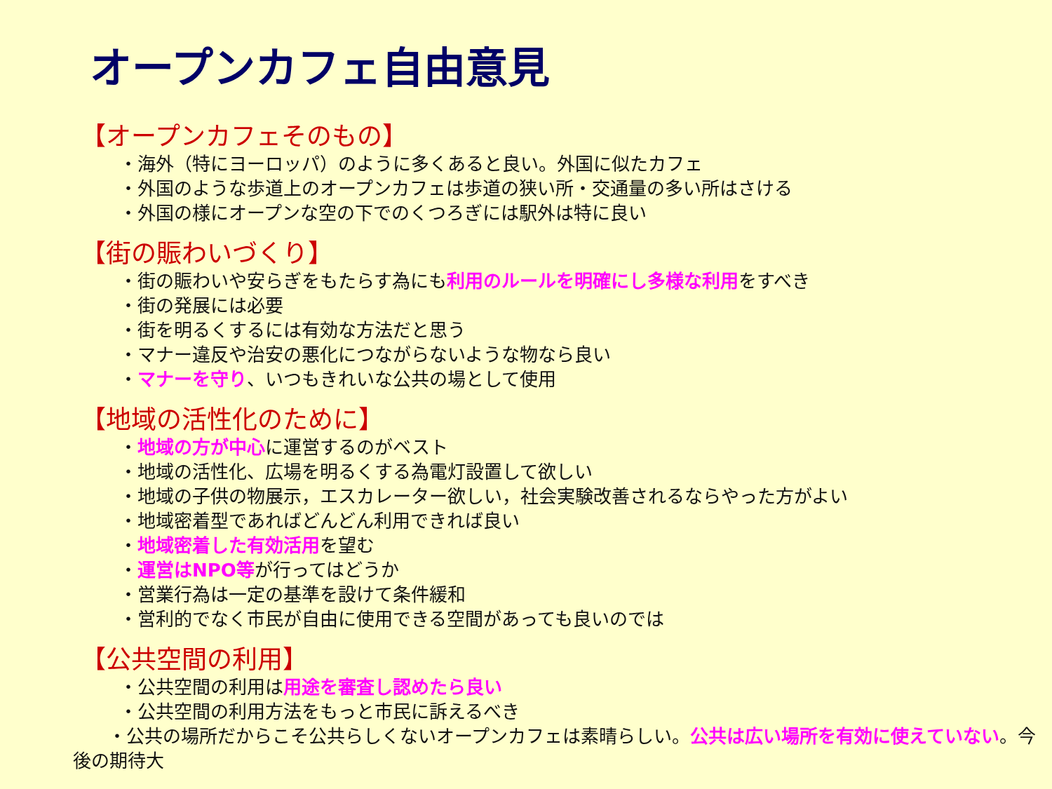オープンカフェ自由意見
【オープンカフェそのもの】
・海外（特にヨーロッパ）のように多くあると良い。外国に似たカフェ
・外国のような歩道上のオープンカフェは歩道の狭い所・交通量の多い所はさける
・外国の様にオープンな空の下でのくつろぎには駅外は特に良い
【街の賑わいづくり】
・街の賑わいや安らぎをもたらす為にも利用のルールを明確にし多様な利用をすべき
・街の発展には必要
・街を明るくするには有効な方法だと思う
・マナー違反や治安の悪化につながらないような物なら良い
・マナーを守り、いつもきれいな公共の場として使用
【地域の活性化のために】
・地域の方が中心に運営するのがベスト
・地域の活性化、広場を明るくする為電灯設置して欲しい
・地域の子供の物展示，エスカレーター欲しい，社会実験改善されるならやった方がよい
・地域密着型であればどんどん利用できれば良い
・地域密着した有効活用を望む
・運営はNPO等が行ってはどうか
・営業行為は一定の基準を設けて条件緩和
・営利的でなく市民が自由に使用できる空間があっても良いのでは
【公共空間の利用】
・公共空間の利用は用途を審査し認めたら良い
・公共空間の利用方法をもっと市民に訴えるべき
・公共の場所だからこそ公共らしくないオープンカフェは素晴らしい。公共は広い場所を有効に使えていない。今後の期待大